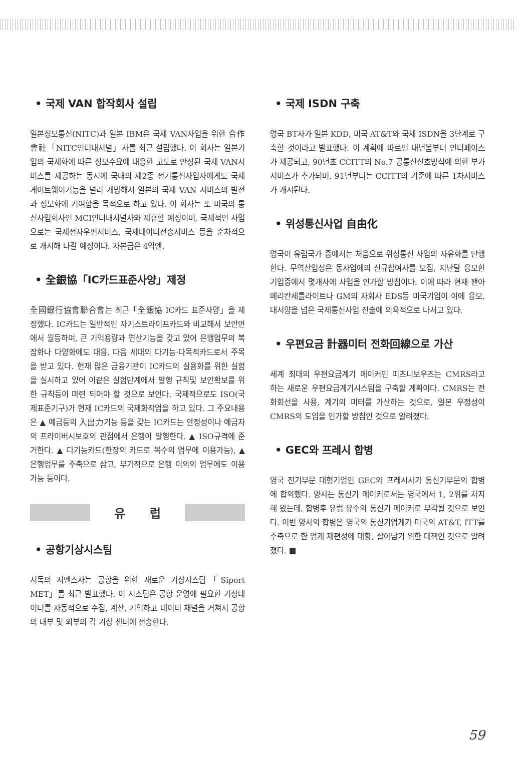• 국제 VAN 합작회사 설립
일본정보통신(NITC)과 일본 IBM은 국제 VAN사업을 위한 合作會社「NITC인터내셔널」사를 최근 설립했다. 이 회사는 일본기업의 국제화에 따른 정보수요에 대응한 고도로 안정된 국제 VAN서비스를 제공하는 동시에 국내의 제2종 전기통신사업자에게도 국제 게이트웨이기능을 널리 개방해서 일본의 국제 VAN 서비스의 발전과 정보화에 기여함을 목적으로 하고 있다. 이 회사는 또 미국의 통신사업회사인 MCI인터내셔널사와 제휴할 예정이며, 국제적인 사업으로는 국제전자우편서비스, 국제데이터전송서비스 등을 순차적으로 개시해 나갈 예정이다. 자본금은 4억엔.
• 全銀協「IC카드표준사양」제정
全國銀行協會聯合會는 최근「全銀協 IC카드 표준사양」을 제정했다. IC카드는 일반적인 자기스트라이프카드와 비교해서 보안면에서 월등하며, 큰 기억용량과 연산기능을 갖고 있어 은행업무의 복잡화나 다양화에도 대응, 다음 세대의 다기능·다목적카드로서 주목을 받고 있다. 현재 많은 금융기관이 IC카드의 실용화를 위한 실험을 실시하고 있어 이같은 실험단계에서 발행 규칙및 보안확보를 위한 규칙등이 마련 되어야 할 것으로 보인다. 국제적으로도 ISO(국제표준기구)가 현재 IC카드의 국제화작업을 하고 있다. 그 주요내용은 ▲ 예금등의 入出力기능 등을 갖는 IC카드는 안정성이나 예금자의 프라이버시보호의 관점에서 은행이 발행한다. ▲ ISO규격에 준거한다. ▲ 다기능카드(한장의 카드로 복수의 업무에 이용가능), ▲ 은행업무를 주축으로 삼고, 부가적으로 은행 이외의 업무에도 이용가능 등이다.
유럽
• 공항기상시스팀
서독의 지멘스사는 공항을 위한 새로운 기상시스팀「Siport MET」를 최근 발표했다. 이 시스팀은 공항 운영에 필요한 기상데이터를 자동적으로 수집, 계산, 기억하고 데이터 채널을 거쳐서 공항의 내부 및 외부의 각 기상 센터에 전송한다.
• 국제 ISDN 구축
영국 BT사가 일본 KDD, 미국 AT&T와 국제 ISDN을 3단계로 구축할 것이라고 발표했다. 이 계획에 따르면 내년봄부터 인터페이스가 제공되고, 90년초 CCITT의 No.7 공통선신호방식에 의한 부가서비스가 추가되며, 91년부터는 CCITT의 기준에 따른 1차서비스가 개시된다.
• 위성통신사업 自由化
영국이 유럽국가 중에서는 처음으로 위성통신 사업의 자유화를 단행한다. 무역산업성은 동사업에의 신규참여사를 모집, 지난달 응모한 기업중에서 몇개사에 사업을 인가할 방침이다. 이에 따라 현재 팬아메리칸세틀라이트나 GM의 자회사 EDS등 미국기업이 이에 응모, 대서양을 넘은 국제통신사업 진출에 의욕적으로 나서고 있다.
• 우편요금 計器미터 전화回線으로 가산
세계 최대의 우편요금계기 메이커인 피츠니보우즈는 CMRS라고 하는 새로운 우편요금계기시스팀을 구축할 계획이다. CMRS는 전화회선을 사용, 계기의 미터를 가산하는 것으로, 일본 우정성이 CMRS의 도입을 인가할 방침인 것으로 알려졌다.
• GEC와 프레시 합병
영국 전기부문 대형기업인 GEC와 프레시사가 통신기부문의 합병에 합의했다. 양사는 통신기 메이커로서는 영국에서 1, 2위를 차지해 왔는데, 합병후 유럽 유수의 통신기 메이커로 부각될 것으로 보인다. 이번 양사의 합병은 영국의 통신기업계가 미국의 AT&T, ITT를 주축으로 한 업계 재편성에 대항, 살아남기 위한 대책인 것으로 알려졌다. ■
59